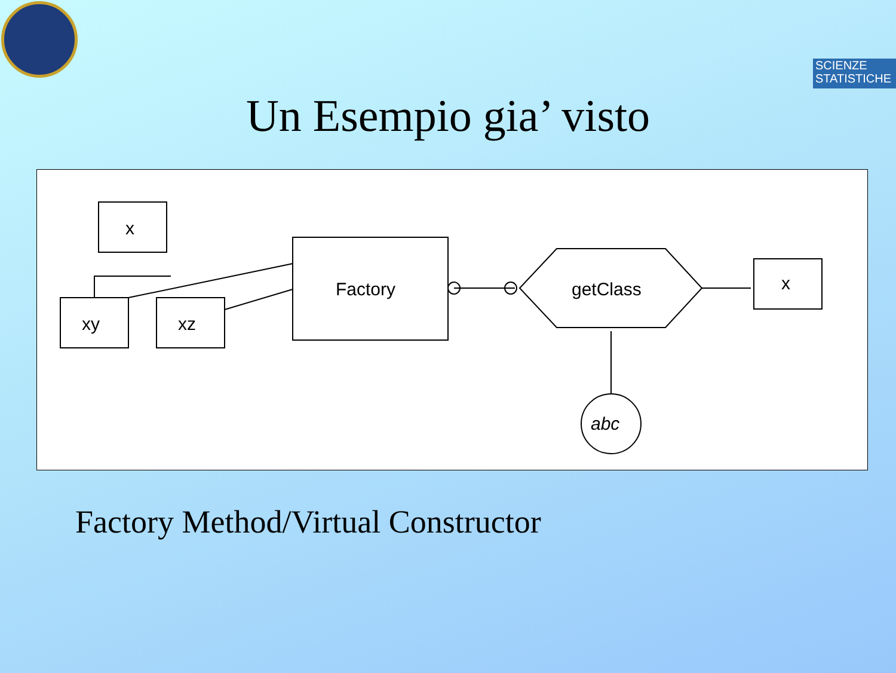SCIENZE
STATISTICHE
Un Esempio gia’ visto
x
xy
xz
Factory
getClass
x
abc
Factory Method/Virtual Constructor